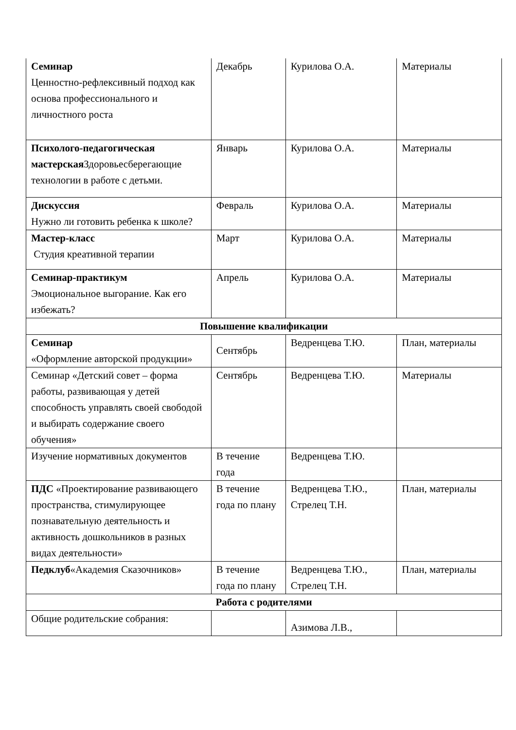| Семинар Ценностно-рефлексивный подход как основа профессионального и личностного роста | Декабрь | Курилова О.А. | Материалы |
| Психолого-педагогическая мастерская Здоровьесберегающие технологии в работе с детьми. | Январь | Курилова О.А. | Материалы |
| Дискуссия Нужно ли готовить ребенка к школе? | Февраль | Курилова О.А. | Материалы |
| Мастер-класс Студия креативной терапии | Март | Курилова О.А. | Материалы |
| Семинар-практикум Эмоциональное выгорание. Как его избежать? | Апрель | Курилова О.А. | Материалы |
| Повышение квалификации | | | |
| Семинар «Оформление авторской продукции» | Сентябрь | Ведренцева Т.Ю. | План, материалы |
| Семинар «Детский совет – форма работы, развивающая у детей способность управлять своей свободой и выбирать содержание своего обучения» | Сентябрь | Ведренцева Т.Ю. | Материалы |
| Изучение нормативных документов | В течение года | Ведренцева Т.Ю. | |
| ПДС «Проектирование развивающего пространства, стимулирующее познавательную деятельность и активность дошкольников в разных видах деятельности» | В течение года по плану | Ведренцева Т.Ю., Стрелец Т.Н. | План, материалы |
| Педклуб «Академия Сказочников» | В течение года по плану | Ведренцева Т.Ю., Стрелец Т.Н. | План, материалы |
| Работа с родителями | | | |
| Общие родительские собрания: | | Азимова Л.В., | |